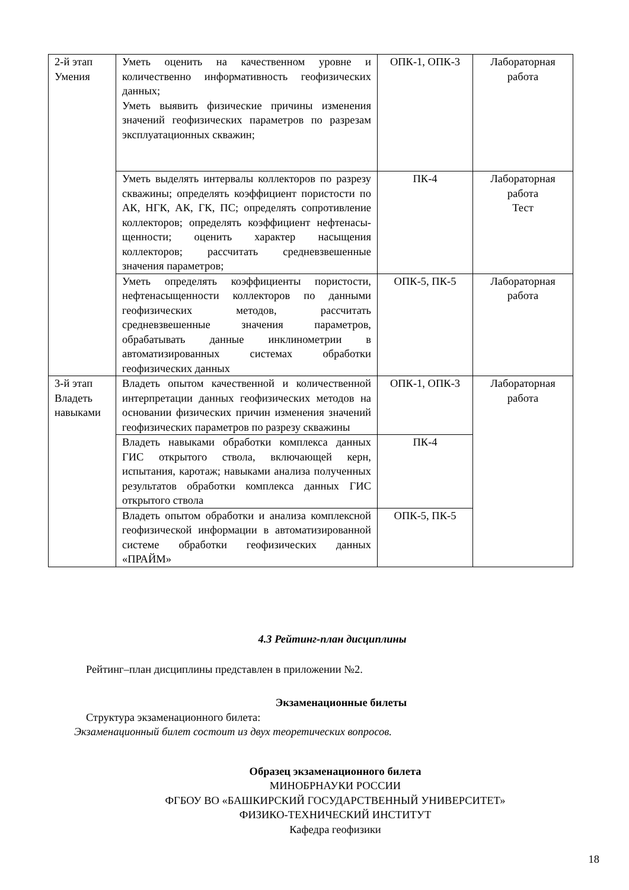| 2-й этап Умения | Уметь оценить на качественном уровне и количественно информативность геофизических данных; Уметь выявить физические причины изменения значений геофизических параметров по разрезам эксплуатационных скважин; | ОПК-1, ОПК-3 | Лабораторная работа |
| | Уметь выделять интервалы коллекторов по разрезу скважины; определять коэффициент пористости по АК, НГК, АК, ГК, ПС; определять сопротивление коллекторов; определять коэффициент нефтенасы-щенности; оценить характер насыщения коллекторов; рассчитать средневзвешенные значения параметров; | ПК-4 | Лабораторная работа Тест |
| | Уметь определять коэффициенты пористости, нефтенасыщенности коллекторов по данными геофизических методов, рассчитать средневзвешенные значения параметров, обрабатывать данные инклинометрии в автоматизированных системах обработки геофизических данных | ОПК-5, ПК-5 | Лабораторная работа |
| 3-й этап Владеть навыками | Владеть опытом качественной и количественной интерпретации данных геофизических методов на основании физических причин изменения значений геофизических параметров по разрезу скважины | ОПК-1, ОПК-3 | Лабораторная работа |
| | Владеть навыками обработки комплекса данных ГИС открытого ствола, включающей керн, испытания, каротаж; навыками анализа полученных результатов обработки комплекса данных ГИС открытого ствола | ПК-4 | |
| | Владеть опытом обработки и анализа комплексной геофизической информации в автоматизированной системе обработки геофизических данных «ПРАЙМ» | ОПК-5, ПК-5 | |
4.3 Рейтинг-план дисциплины
Рейтинг–план дисциплины представлен в приложении №2.
Экзаменационные билеты
Структура экзаменационного билета:
Экзаменационный билет состоит из двух теоретических вопросов.
Образец экзаменационного билета
МИНОБРНАУКИ РОССИИ
ФГБОУ ВО «БАШКИРСКИЙ ГОСУДАРСТВЕННЫЙ УНИВЕРСИТЕТ»
ФИЗИКО-ТЕХНИЧЕСКИЙ ИНСТИТУТ
Кафедра геофизики
18